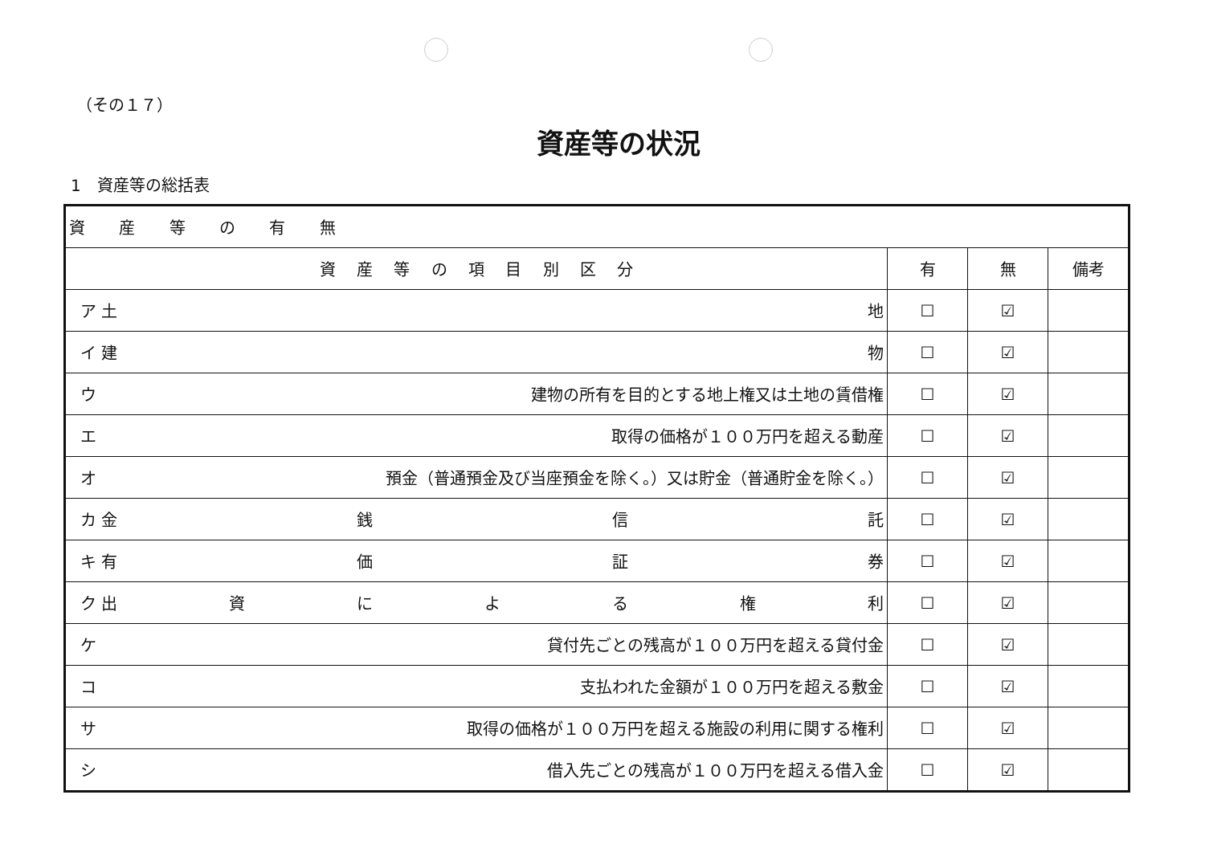（その１７）
資産等の状況
1　資産等の総括表
| 資 産 等 の 有 無 | | | |
| 資 産 等 の 項 目 別 区 分 | 有 | 無 | 備考 |
| ア 土 地 | ☐ | ☑ | |
| イ 建 物 | ☐ | ☑ | |
| ウ 建物の所有を目的とする地上権又は土地の賃借権 | ☐ | ☑ | |
| エ 取得の価格が１００万円を超える動産 | ☐ | ☑ | |
| オ 預金（普通預金及び当座預金を除く。）又は貯金（普通貯金を除く。） | ☐ | ☑ | |
| カ 金 銭 信 託 | ☐ | ☑ | |
| キ 有 価 証 券 | ☐ | ☑ | |
| ク 出 資 に よ る 権 利 | ☐ | ☑ | |
| ケ 貸付先ごとの残高が１００万円を超える貸付金 | ☐ | ☑ | |
| コ 支払われた金額が１００万円を超える敷金 | ☐ | ☑ | |
| サ 取得の価格が１００万円を超える施設の利用に関する権利 | ☐ | ☑ | |
| シ 借入先ごとの残高が１００万円を超える借入金 | ☐ | ☑ | |